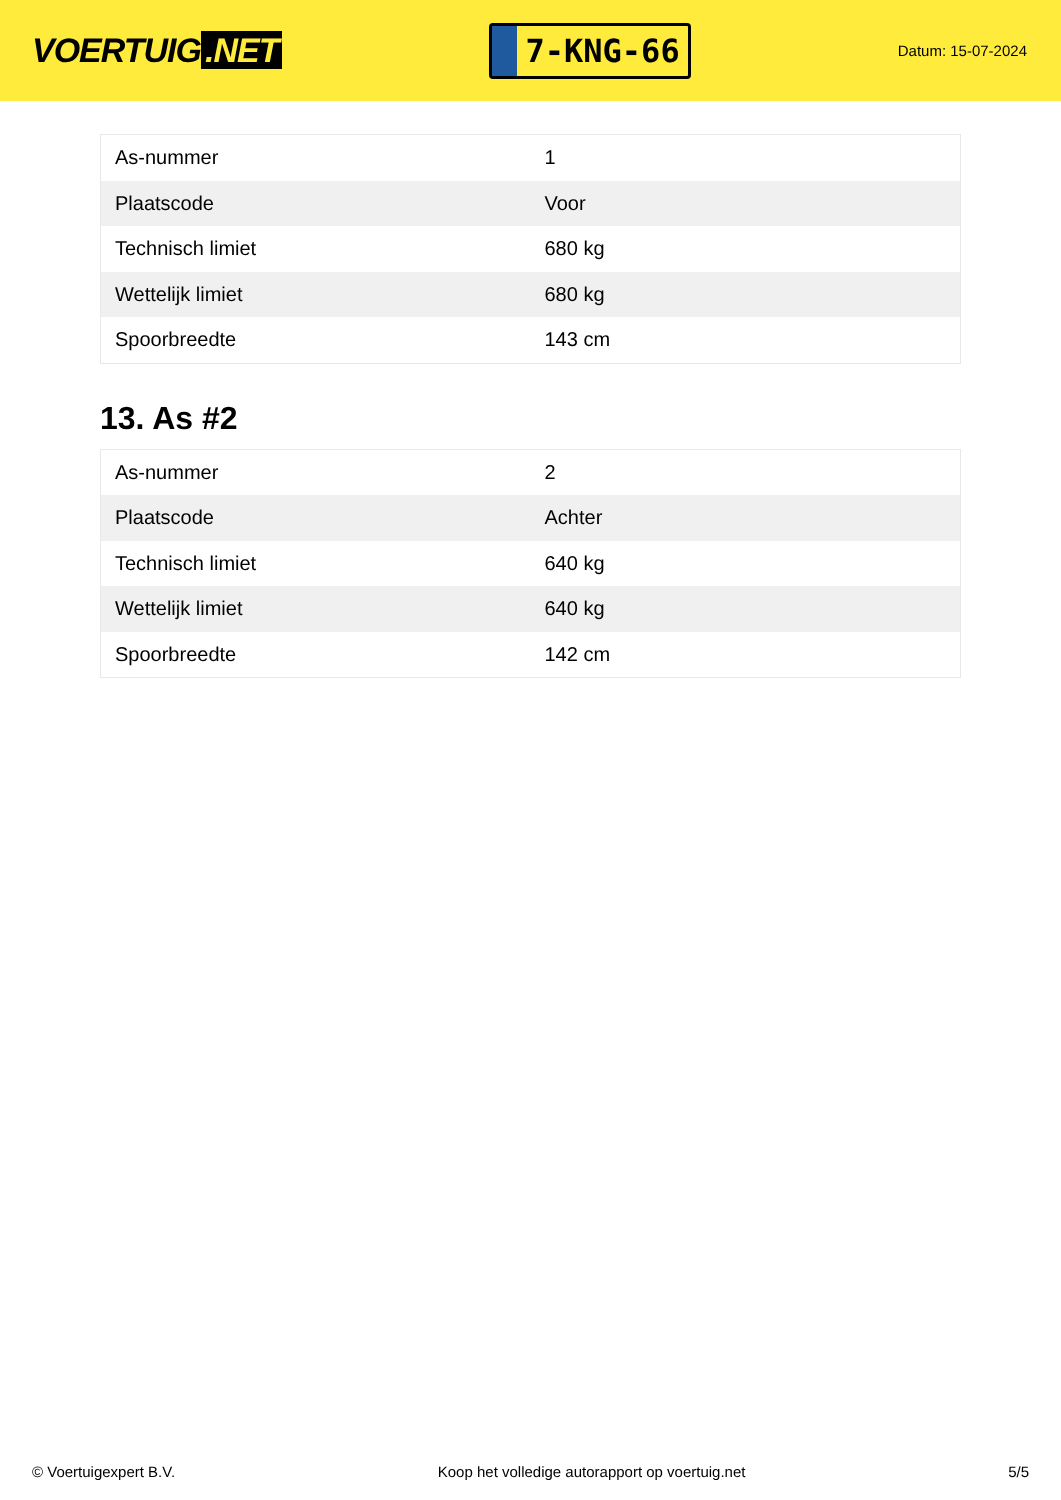VOERTUIG.NET
7-KNG-66
Datum: 15-07-2024
| As-nummer | 1 |
| Plaatscode | Voor |
| Technisch limiet | 680 kg |
| Wettelijk limiet | 680 kg |
| Spoorbreedte | 143 cm |
13. As #2
| As-nummer | 2 |
| Plaatscode | Achter |
| Technisch limiet | 640 kg |
| Wettelijk limiet | 640 kg |
| Spoorbreedte | 142 cm |
© Voertuigexpert B.V. Koop het volledige autorapport op voertuig.net 5/5